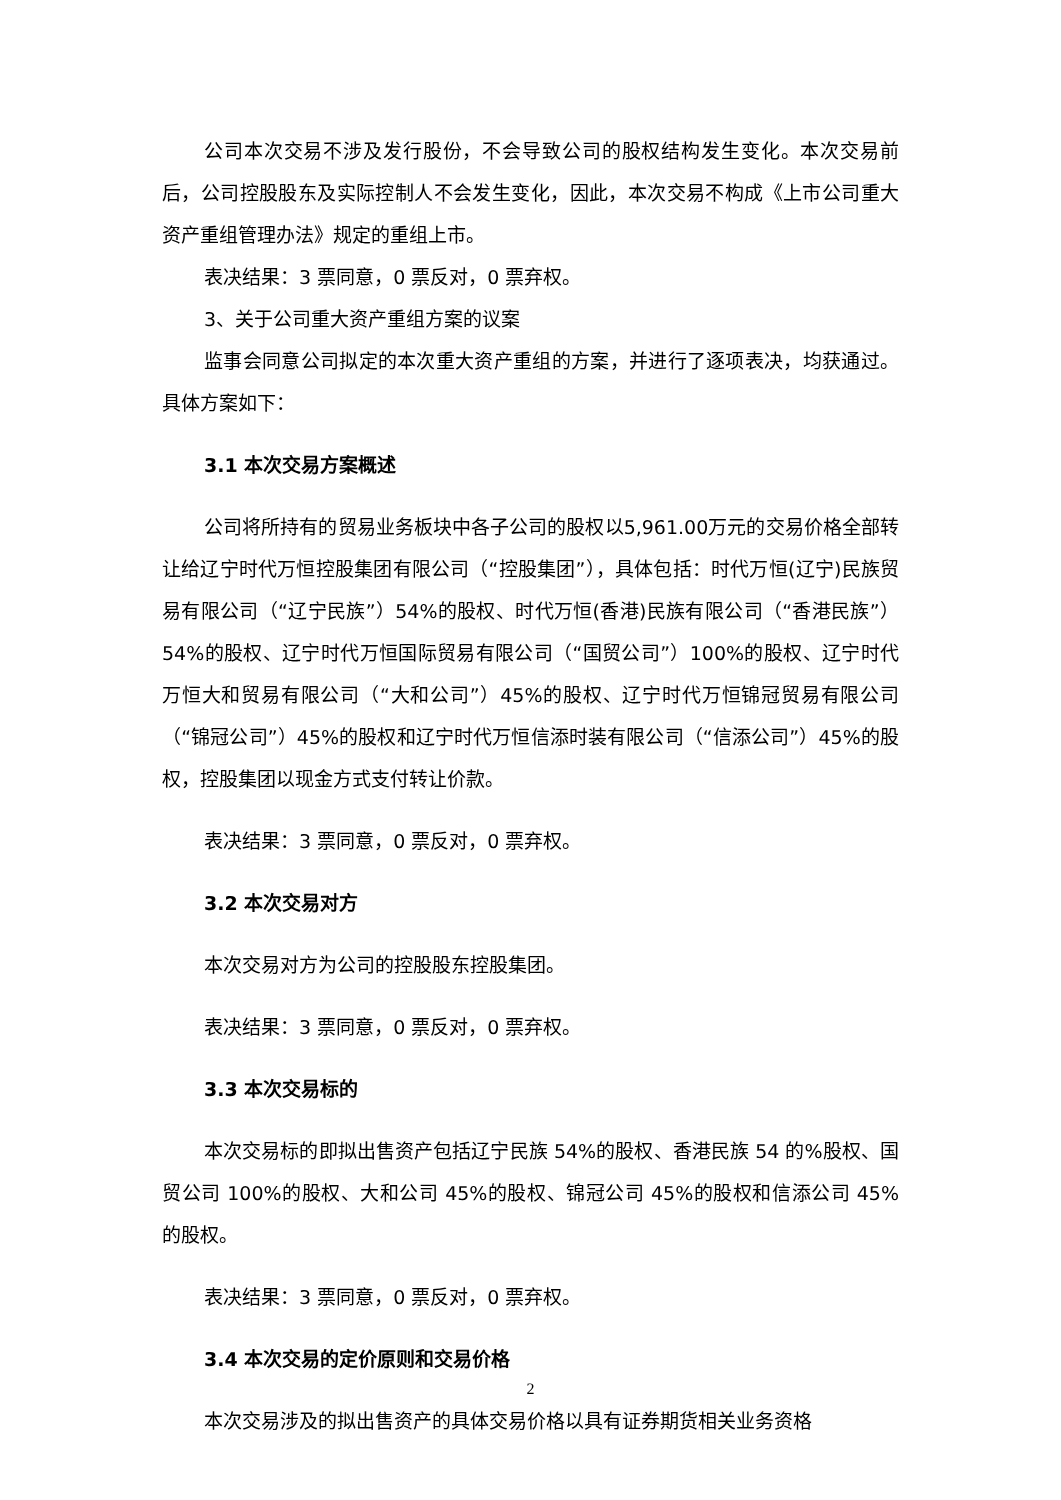公司本次交易不涉及发行股份，不会导致公司的股权结构发生变化。本次交易前后，公司控股股东及实际控制人不会发生变化，因此，本次交易不构成《上市公司重大资产重组管理办法》规定的重组上市。
表决结果：3 票同意，0 票反对，0 票弃权。
3、关于公司重大资产重组方案的议案
监事会同意公司拟定的本次重大资产重组的方案，并进行了逐项表决，均获通过。具体方案如下：
3.1 本次交易方案概述
公司将所持有的贸易业务板块中各子公司的股权以5,961.00万元的交易价格全部转让给辽宁时代万恒控股集团有限公司（“控股集团”），具体包括：时代万恒(辽宁)民族贸易有限公司（“辽宁民族”）54%的股权、时代万恒(香港)民族有限公司（“香港民族”）54%的股权、辽宁时代万恒国际贸易有限公司（“国贸公司”）100%的股权、辽宁时代万恒大和贸易有限公司（“大和公司”）45%的股权、辽宁时代万恒锦冠贸易有限公司（“锦冠公司”）45%的股权和辽宁时代万恒信添时装有限公司（“信添公司”）45%的股权，控股集团以现金方式支付转让价款。
表决结果：3 票同意，0 票反对，0 票弃权。
3.2 本次交易对方
本次交易对方为公司的控股股东控股集团。
表决结果：3 票同意，0 票反对，0 票弃权。
3.3 本次交易标的
本次交易标的即拟出售资产包括辽宁民族 54%的股权、香港民族 54 的%股权、国贸公司 100%的股权、大和公司 45%的股权、锦冠公司 45%的股权和信添公司 45%的股权。
表决结果：3 票同意，0 票反对，0 票弃权。
3.4 本次交易的定价原则和交易价格
本次交易涉及的拟出售资产的具体交易价格以具有证券期货相关业务资格
2